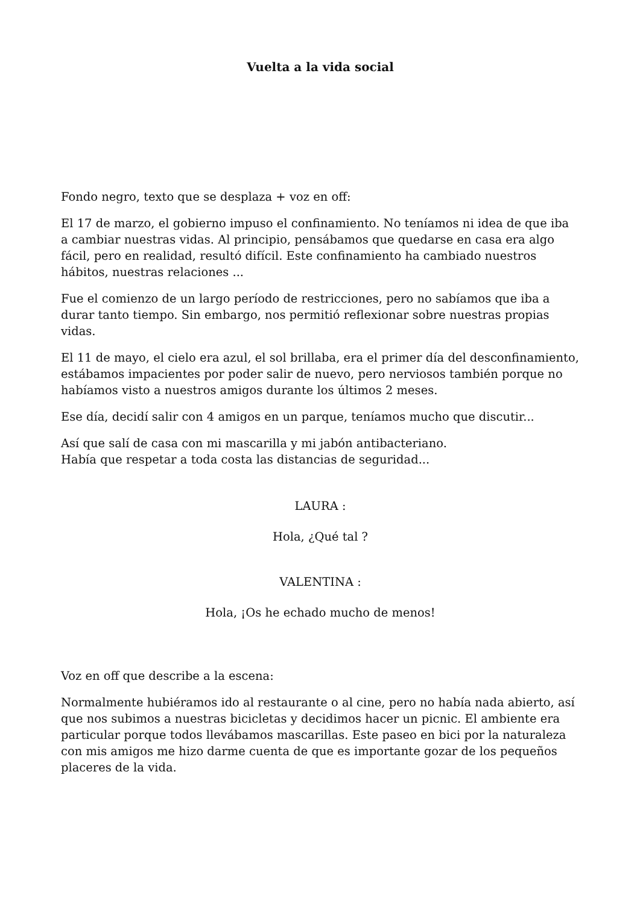Vuelta a la vida social
Fondo negro, texto que se desplaza + voz en off:
El 17 de marzo, el gobierno impuso el confinamiento. No teníamos ni idea de que iba a cambiar nuestras vidas. Al principio, pensábamos que quedarse en casa era algo fácil, pero en realidad, resultó difícil. Este confinamiento ha cambiado nuestros hábitos, nuestras relaciones ...
Fue el comienzo de un largo período de restricciones, pero no sabíamos que iba a durar tanto tiempo. Sin embargo, nos permitió reflexionar sobre nuestras propias vidas.
El 11 de mayo, el cielo era azul, el sol brillaba, era el primer día del desconfinamiento, estábamos impacientes por poder salir de nuevo, pero nerviosos también porque no habíamos visto a nuestros amigos durante los últimos 2 meses.
Ese día, decidí salir con 4 amigos en un parque, teníamos mucho que discutir...
Así que salí de casa con mi mascarilla y mi jabón antibacteriano.
Había que respetar a toda costa las distancias de seguridad...
LAURA :
Hola, ¿Qué tal ?
VALENTINA :
Hola, ¡Os he echado mucho de menos!
Voz en off que describe a la escena:
Normalmente hubiéramos ido al restaurante o al cine, pero no había nada abierto, así que nos subimos a nuestras bicicletas y decidimos hacer un picnic. El ambiente era particular porque todos llevábamos mascarillas. Este paseo en bici por la naturaleza con mis amigos me hizo darme cuenta de que es importante gozar de los pequeños placeres de la vida.